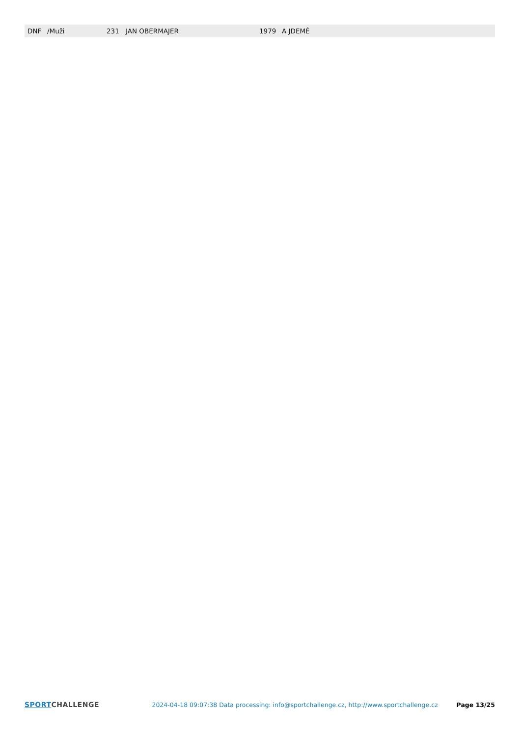| DNF | /Muži | 231 | JAN OBERMAJER | 1979 | A JDEMÉ |
SPORT CHALLENGE 2024-04-18 09:07:38 Data processing: info@sportchallenge.cz, http://www.sportchallenge.cz Page 13/25